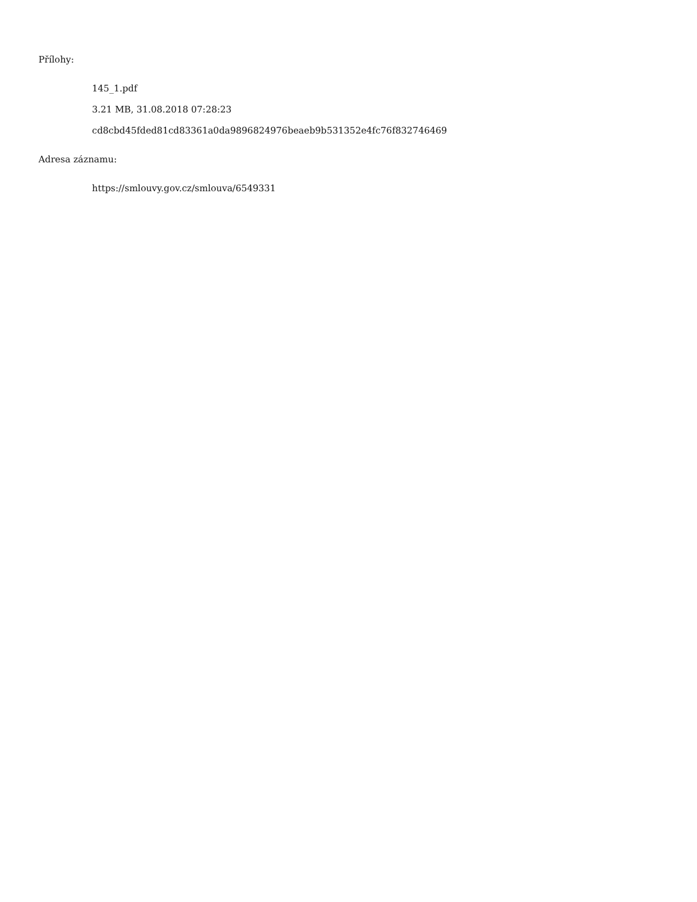Přílohy:
145_1.pdf
3.21 MB, 31.08.2018 07:28:23
cd8cbd45fded81cd83361a0da9896824976beaeb9b531352e4fc76f832746469
Adresa záznamu:
https://smlouvy.gov.cz/smlouva/6549331